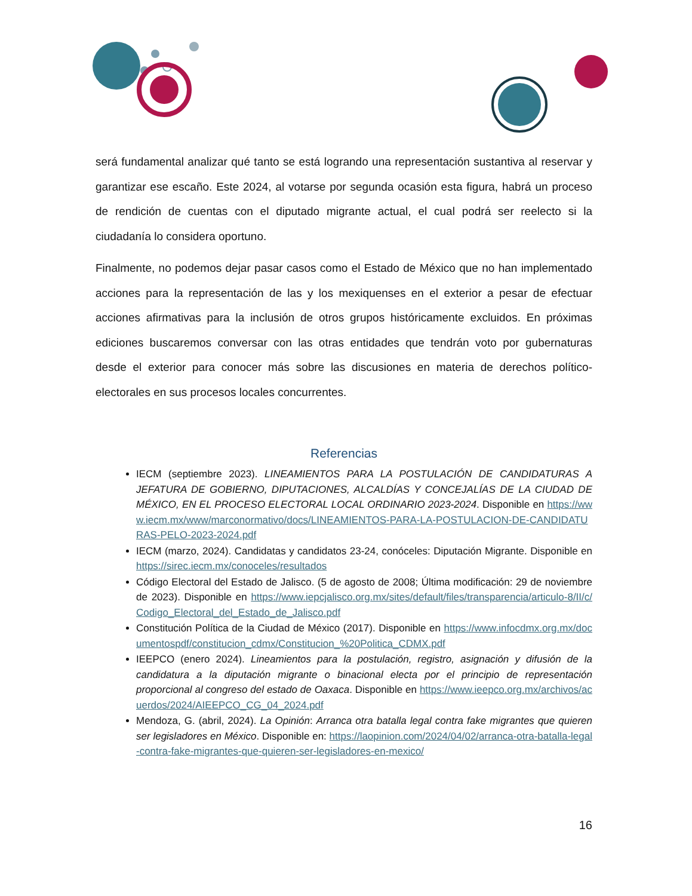será fundamental analizar qué tanto se está logrando una representación sustantiva al reservar y garantizar ese escaño. Este 2024, al votarse por segunda ocasión esta figura, habrá un proceso de rendición de cuentas con el diputado migrante actual, el cual podrá ser reelecto si la ciudadanía lo considera oportuno.
Finalmente, no podemos dejar pasar casos como el Estado de México que no han implementado acciones para la representación de las y los mexiquenses en el exterior a pesar de efectuar acciones afirmativas para la inclusión de otros grupos históricamente excluidos. En próximas ediciones buscaremos conversar con las otras entidades que tendrán voto por gubernaturas desde el exterior para conocer más sobre las discusiones en materia de derechos político-electorales en sus procesos locales concurrentes.
Referencias
IECM (septiembre 2023). LINEAMIENTOS PARA LA POSTULACIÓN DE CANDIDATURAS A JEFATURA DE GOBIERNO, DIPUTACIONES, ALCALDÍAS Y CONCEJALÍAS DE LA CIUDAD DE MÉXICO, EN EL PROCESO ELECTORAL LOCAL ORDINARIO 2023-2024. Disponible en https://www.iecm.mx/www/marconormativo/docs/LINEAMIENTOS-PARA-LA-POSTULACION-DE-CANDIDATURAS-PELO-2023-2024.pdf
IECM (marzo, 2024). Candidatas y candidatos 23-24, conóceles: Diputación Migrante. Disponible en https://sirec.iecm.mx/conoceles/resultados
Código Electoral del Estado de Jalisco. (5 de agosto de 2008; Última modificación: 29 de noviembre de 2023). Disponible en https://www.iepcjalisco.org.mx/sites/default/files/transparencia/articulo-8/II/c/Codigo_Electoral_del_Estado_de_Jalisco.pdf
Constitución Política de la Ciudad de México (2017). Disponible en https://www.infocdmx.org.mx/documentospdf/constitucion_cdmx/Constitucion_%20Politica_CDMX.pdf
IEEPCO (enero 2024). Lineamientos para la postulación, registro, asignación y difusión de la candidatura a la diputación migrante o binacional electa por el principio de representación proporcional al congreso del estado de Oaxaca. Disponible en https://www.ieepco.org.mx/archivos/acuerdos/2024/AIEEPCO_CG_04_2024.pdf
Mendoza, G. (abril, 2024). La Opinión: Arranca otra batalla legal contra fake migrantes que quieren ser legisladores en México. Disponible en: https://laopinion.com/2024/04/02/arranca-otra-batalla-legal-contra-fake-migrantes-que-quieren-ser-legisladores-en-mexico/
16